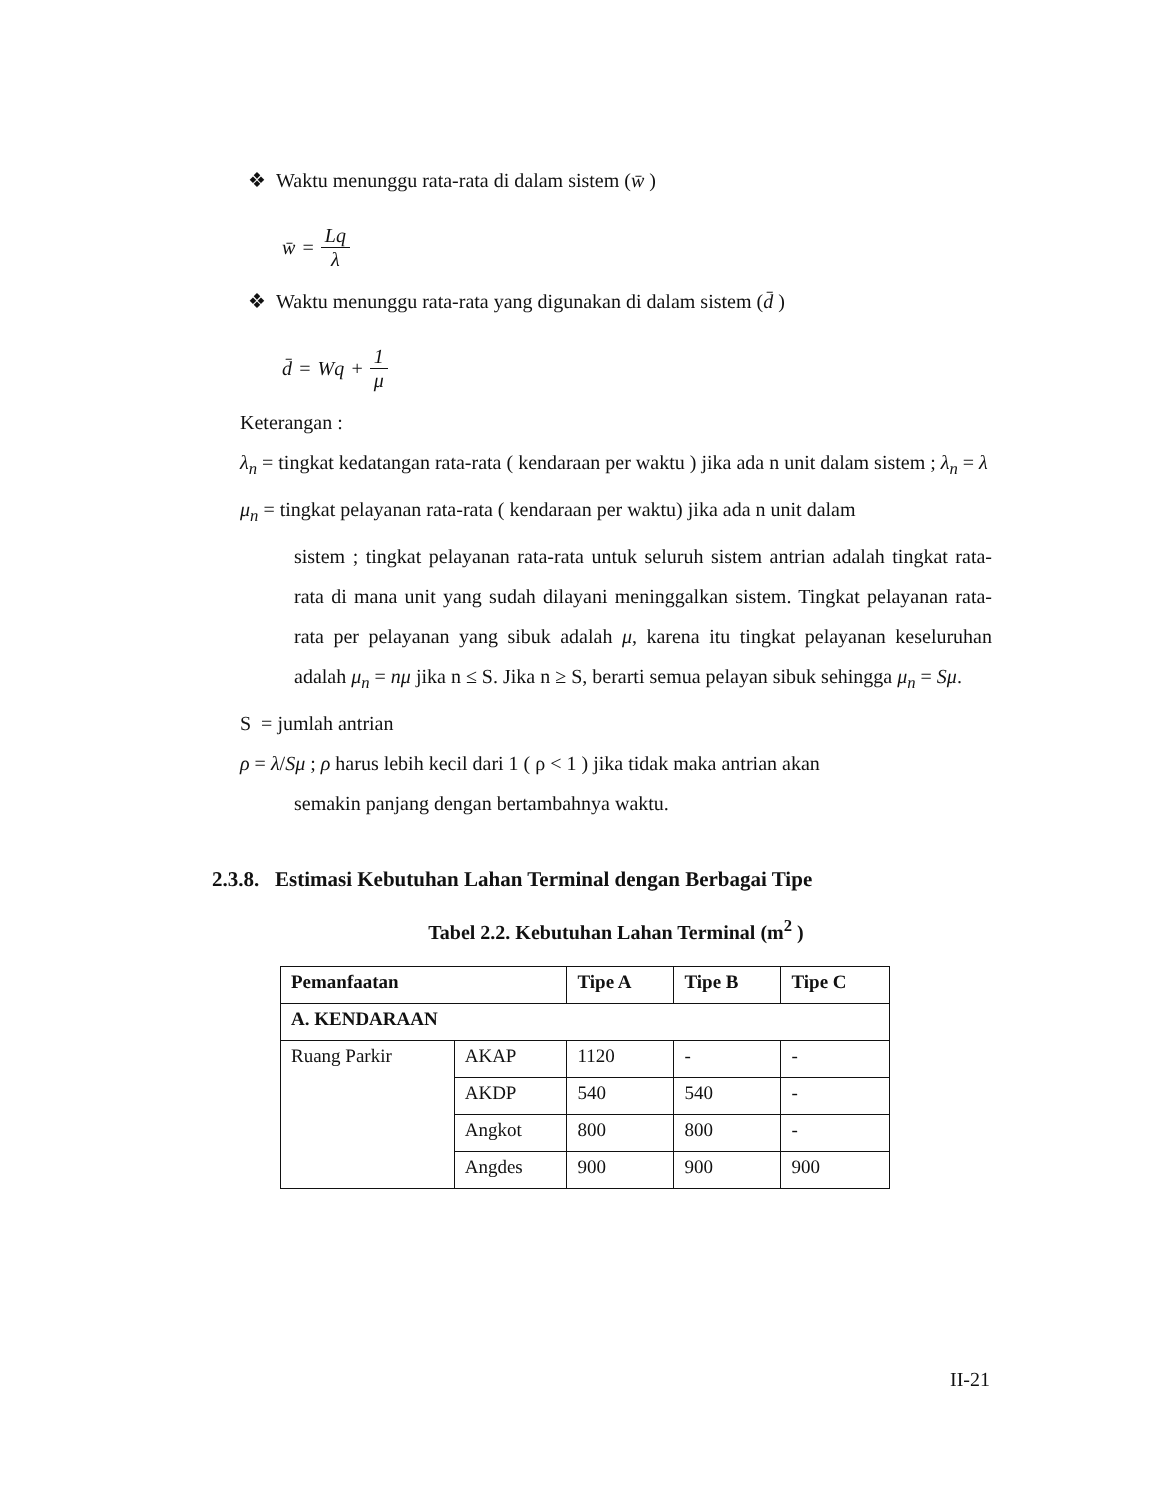❖ Waktu menunggu rata-rata di dalam sistem (w̄ )
w̄ = Lq λ
❖ Waktu menunggu rata-rata yang digunakan di dalam sistem (d̄ )
d̄ = Wq + 1 μ
Keterangan :
λ<sub>n</sub> = tingkat kedatangan rata-rata ( kendaraan per waktu ) jika ada n unit dalam sistem ; λ<sub>n</sub> = λ
μ<sub>n</sub> = tingkat pelayanan rata-rata ( kendaraan per waktu) jika ada n unit dalam
sistem ; tingkat pelayanan rata-rata untuk seluruh sistem antrian adalah tingkat rata-rata di mana unit yang sudah dilayani meninggalkan sistem. Tingkat pelayanan rata-rata per pelayanan yang sibuk adalah μ, karena itu tingkat pelayanan keseluruhan adalah μ<sub>n</sub> = nμ jika n ≤ S. Jika n ≥ S, berarti semua pelayan sibuk sehingga μ<sub>n</sub> = Sμ.
S = jumlah antrian
ρ = λ/Sμ ; ρ harus lebih kecil dari 1 ( ρ < 1 ) jika tidak maka antrian akan
semakin panjang dengan bertambahnya waktu.
2.3.8. Estimasi Kebutuhan Lahan Terminal dengan Berbagai Tipe
Tabel 2.2. Kebutuhan Lahan Terminal (m<sup>2</sup> )
| Pemanfaatan | | Tipe A | Tipe B | Tipe C |
| --- | --- | --- | --- | --- |
| A. KENDARAAN | | | | |
| Ruang Parkir | AKAP | 1120 | - | - |
| | AKDP | 540 | 540 | - |
| | Angkot | 800 | 800 | - |
| | Angdes | 900 | 900 | 900 |
II-21